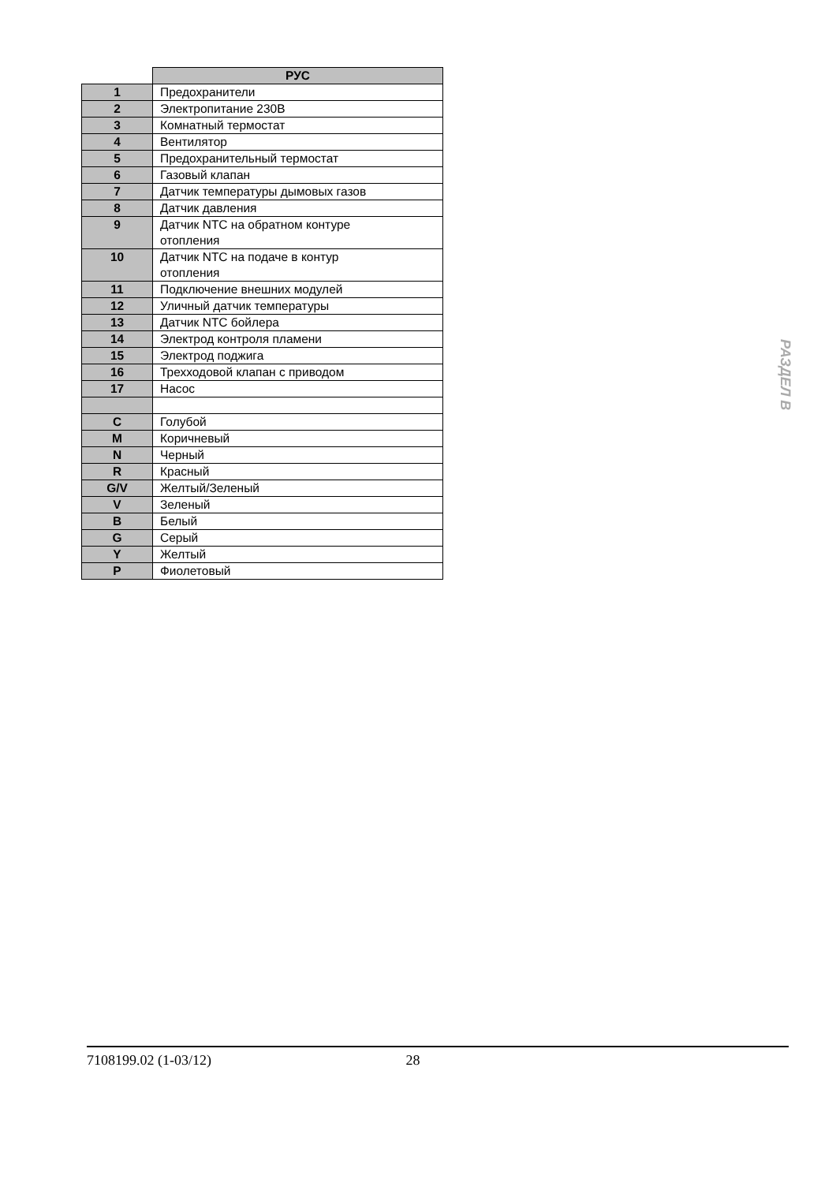| | РУС |
| --- | --- |
| 1 | Предохранители |
| 2 | Электропитание 230В |
| 3 | Комнатный термостат |
| 4 | Вентилятор |
| 5 | Предохранительный термостат |
| 6 | Газовый клапан |
| 7 | Датчик температуры дымовых газов |
| 8 | Датчик давления |
| 9 | Датчик NTC на обратном контуре отопления |
| 10 | Датчик NTC на подаче в контур отопления |
| 11 | Подключение внешних модулей |
| 12 | Уличный датчик температуры |
| 13 | Датчик NTC бойлера |
| 14 | Электрод контроля пламени |
| 15 | Электрод поджига |
| 16 | Трехходовой клапан с приводом |
| 17 | Насос |
| C | Голубой |
| M | Коричневый |
| N | Черный |
| R | Красный |
| G/V | Желтый/Зеленый |
| V | Зеленый |
| B | Белый |
| G | Серый |
| Y | Желтый |
| P | Фиолетовый |
РАЗДЕЛ В
7108199.02 (1-03/12) 28